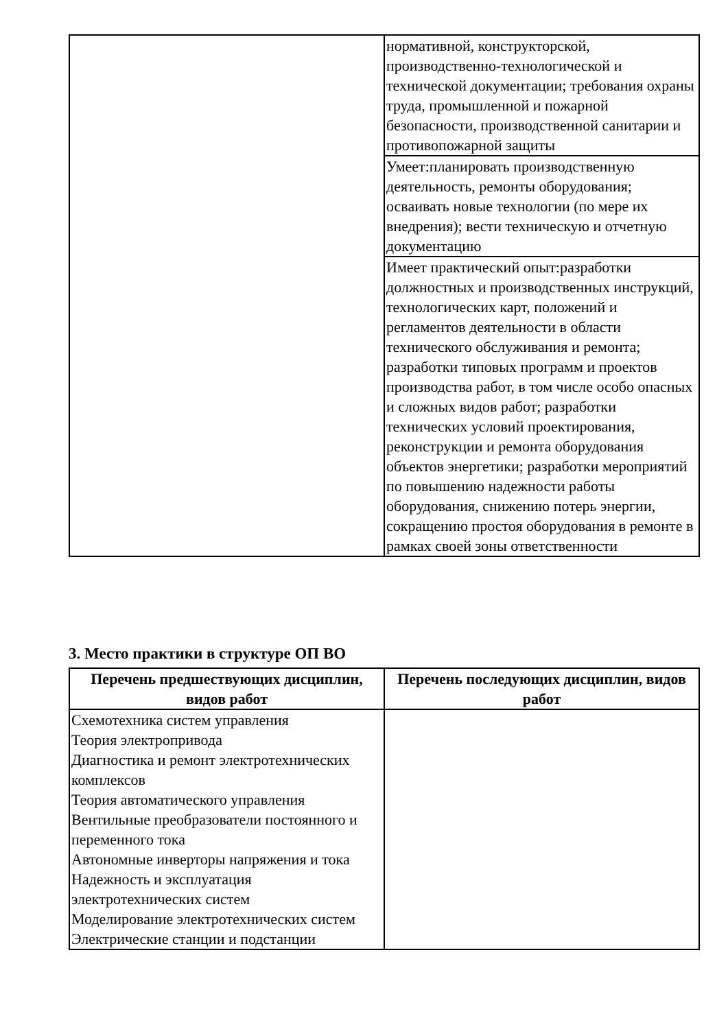| | нормативной, конструкторской, производственно-технологической и технической документации; требования охраны труда, промышленной и пожарной безопасности, производственной санитарии и противопожарной защиты |
| | Умеет:планировать производственную деятельность, ремонты оборудования; осваивать новые технологии (по мере их внедрения); вести техническую и отчетную документацию |
| | Имеет практический опыт:разработки должностных и производственных инструкций, технологических карт, положений и регламентов деятельности в области технического обслуживания и ремонта; разработки типовых программ и проектов производства работ, в том числе особо опасных и сложных видов работ; разработки технических условий проектирования, реконструкции и ремонта оборудования объектов энергетики; разработки мероприятий по повышению надежности работы оборудования, снижению потерь энергии, сокращению простоя оборудования в ремонте в рамках своей зоны ответственности |
3. Место практики в структуре ОП ВО
| Перечень предшествующих дисциплин, видов работ | Перечень последующих дисциплин, видов работ |
| --- | --- |
| Схемотехника систем управления Теория электропривода Диагностика и ремонт электротехнических комплексов Теория автоматического управления Вентильные преобразователи постоянного и переменного тока Автономные инверторы напряжения и тока Надежность и эксплуатация электротехнических систем Моделирование электротехнических систем Электрические станции и подстанции | |